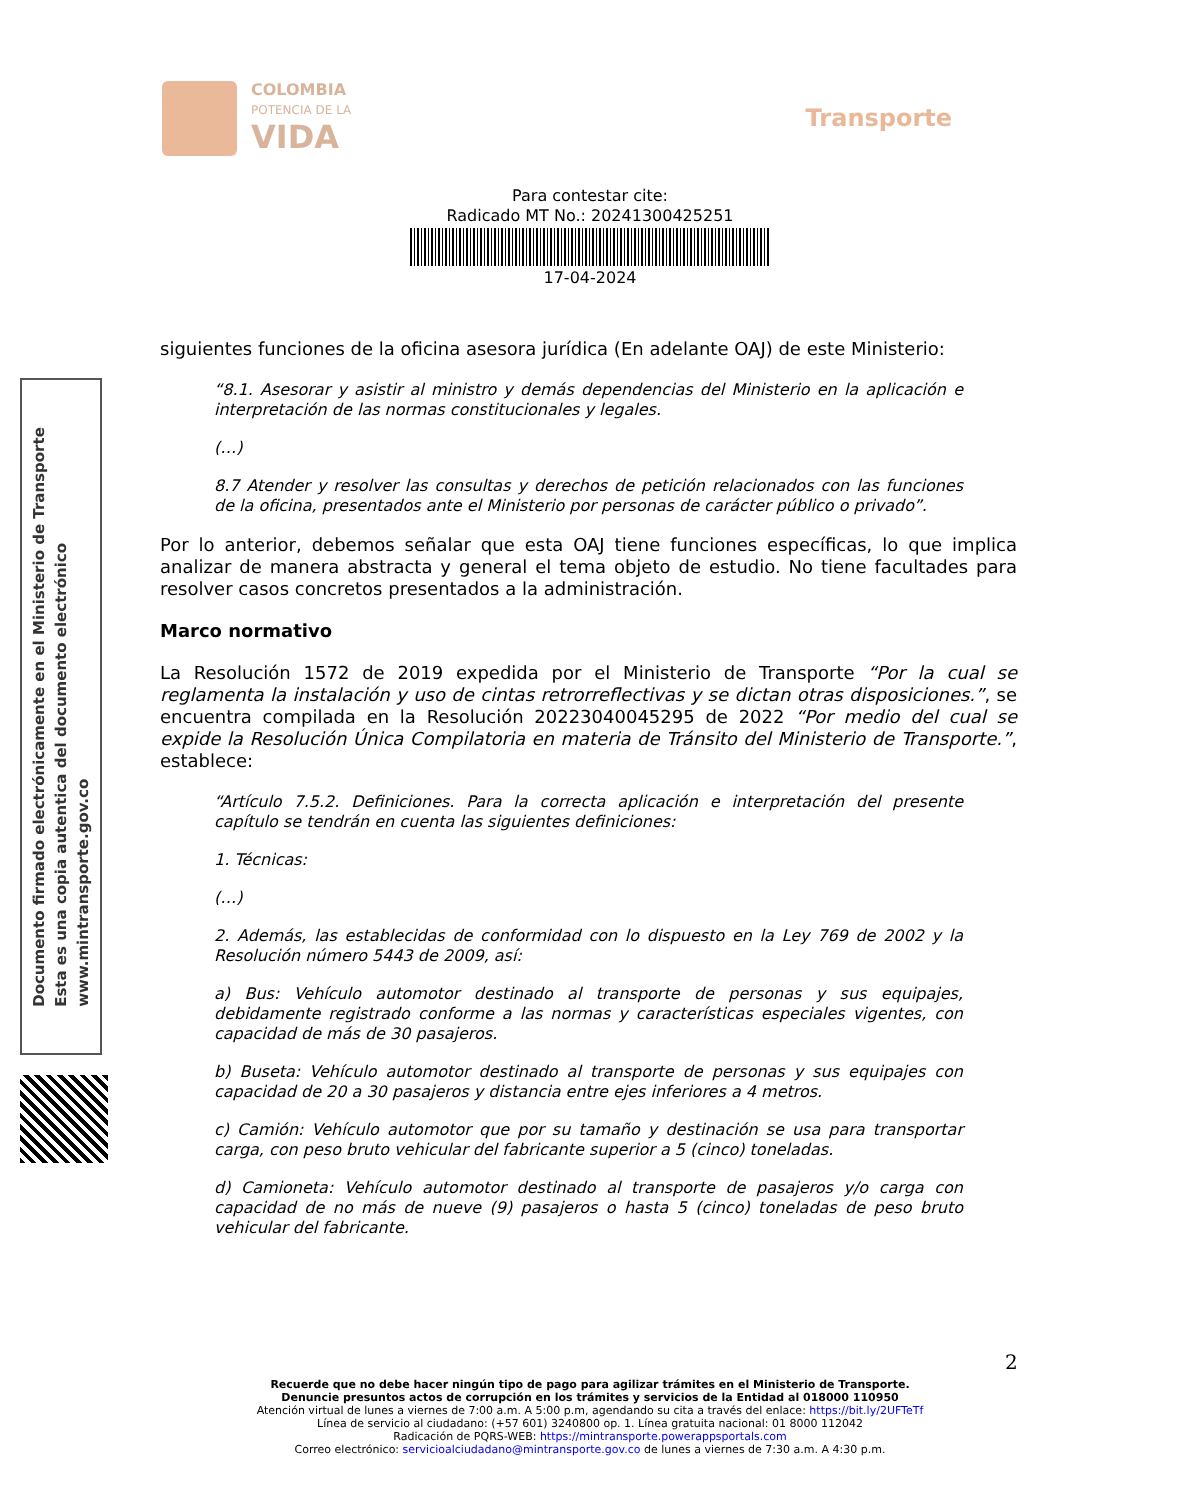COLOMBIA
POTENCIA DE LA
VIDA
Transporte
Para contestar cite:
Radicado MT No.: 20241300425251
17-04-2024
Documento firmado electrónicamente en el Ministerio de Transporte
Esta es una copia autentica del documento electrónico
www.mintransporte.gov.co
siguientes funciones de la oficina asesora jurídica (En adelante OAJ) de este Ministerio:
“8.1. Asesorar y asistir al ministro y demás dependencias del Ministerio en la aplicación e interpretación de las normas constitucionales y legales.
(…)
8.7 Atender y resolver las consultas y derechos de petición relacionados con las funciones de la oficina, presentados ante el Ministerio por personas de carácter público o privado”.
Por lo anterior, debemos señalar que esta OAJ tiene funciones específicas, lo que implica analizar de manera abstracta y general el tema objeto de estudio. No tiene facultades para resolver casos concretos presentados a la administración.
Marco normativo
La Resolución 1572 de 2019 expedida por el Ministerio de Transporte “Por la cual se reglamenta la instalación y uso de cintas retrorreflectivas y se dictan otras disposiciones.”, se encuentra compilada en la Resolución 20223040045295 de 2022 “Por medio del cual se expide la Resolución Única Compilatoria en materia de Tránsito del Ministerio de Transporte.”, establece:
“Artículo 7.5.2. Definiciones. Para la correcta aplicación e interpretación del presente capítulo se tendrán en cuenta las siguientes definiciones:
1. Técnicas:
(…)
2. Además, las establecidas de conformidad con lo dispuesto en la Ley 769 de 2002 y la Resolución número 5443 de 2009, así:
a) Bus: Vehículo automotor destinado al transporte de personas y sus equipajes, debidamente registrado conforme a las normas y características especiales vigentes, con capacidad de más de 30 pasajeros.
b) Buseta: Vehículo automotor destinado al transporte de personas y sus equipajes con capacidad de 20 a 30 pasajeros y distancia entre ejes inferiores a 4 metros.
c) Camión: Vehículo automotor que por su tamaño y destinación se usa para transportar carga, con peso bruto vehicular del fabricante superior a 5 (cinco) toneladas.
d) Camioneta: Vehículo automotor destinado al transporte de pasajeros y/o carga con capacidad de no más de nueve (9) pasajeros o hasta 5 (cinco) toneladas de peso bruto vehicular del fabricante.
2
Recuerde que no debe hacer ningún tipo de pago para agilizar trámites en el Ministerio de Transporte.
Denuncie presuntos actos de corrupción en los trámites y servicios de la Entidad al 018000 110950
Atención virtual de lunes a viernes de 7:00 a.m. A 5:00 p.m, agendando su cita a través del enlace: https://bit.ly/2UFTeTf
Línea de servicio al ciudadano: (+57 601) 3240800 op. 1. Línea gratuita nacional: 01 8000 112042
Radicación de PQRS-WEB: https://mintransporte.powerappsportals.com
Correo electrónico: servicioalciudadano@mintransporte.gov.co de lunes a viernes de 7:30 a.m. A 4:30 p.m.